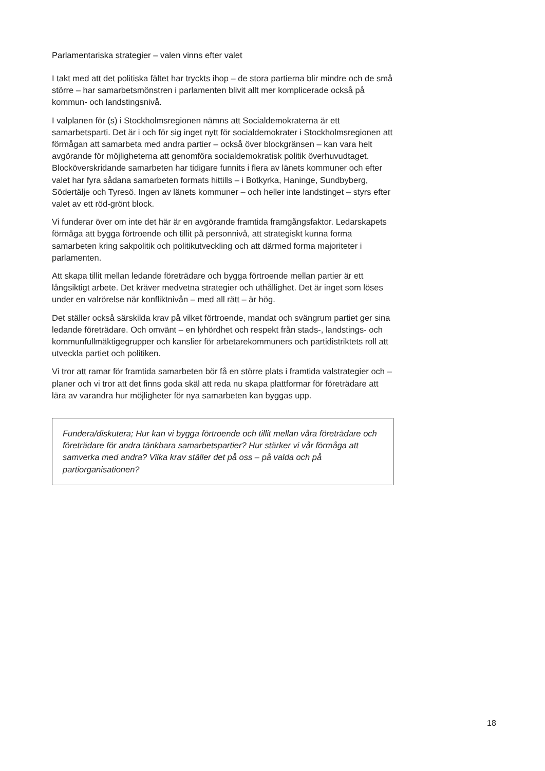Parlamentariska strategier – valen vinns efter valet
I takt med att det politiska fältet har tryckts ihop – de stora partierna blir mindre och de små större – har samarbetsmönstren i parlamenten blivit allt mer komplicerade också på kommun- och landstingsnivå.
I valplanen för (s) i Stockholmsregionen nämns att Socialdemokraterna är ett samarbetsparti. Det är i och för sig inget nytt för socialdemokrater i Stockholmsregionen att förmågan att samarbeta med andra partier – också över blockgränsen – kan vara helt avgörande för möjligheterna att genomföra socialdemokratisk politik överhuvudtaget. Blocköverskridande samarbeten har tidigare funnits i flera av länets kommuner och efter valet har fyra sådana samarbeten formats hittills – i Botkyrka, Haninge, Sundbyberg, Södertälje och Tyresö. Ingen av länets kommuner – och heller inte landstinget – styrs efter valet av ett röd-grönt block.
Vi funderar över om inte det här är en avgörande framtida framgångsfaktor. Ledarskapets förmåga att bygga förtroende och tillit på personnivå, att strategiskt kunna forma samarbeten kring sakpolitik och politikutveckling och att därmed forma majoriteter i parlamenten.
Att skapa tillit mellan ledande företrädare och bygga förtroende mellan partier är ett långsiktigt arbete. Det kräver medvetna strategier och uthållighet. Det är inget som löses under en valrörelse när konfliktnivån – med all rätt – är hög.
Det ställer också särskilda krav på vilket förtroende, mandat och svängrum partiet ger sina ledande företrädare. Och omvänt – en lyhördhet och respekt från stads-, landstings- och kommunfullmäktigegrupper och kanslier för arbetarekommuners och partidistriktets roll att utveckla partiet och politiken.
Vi tror att ramar för framtida samarbeten bör få en större plats i framtida valstrategier och –planer och vi tror att det finns goda skäl att reda nu skapa plattformar för företrädare att lära av varandra hur möjligheter för nya samarbeten kan byggas upp.
Fundera/diskutera; Hur kan vi bygga förtroende och tillit mellan våra företrädare och företrädare för andra tänkbara samarbetspartier? Hur stärker vi vår förmåga att samverka med andra? Vilka krav ställer det på oss – på valda och på partiorganisationen?
18